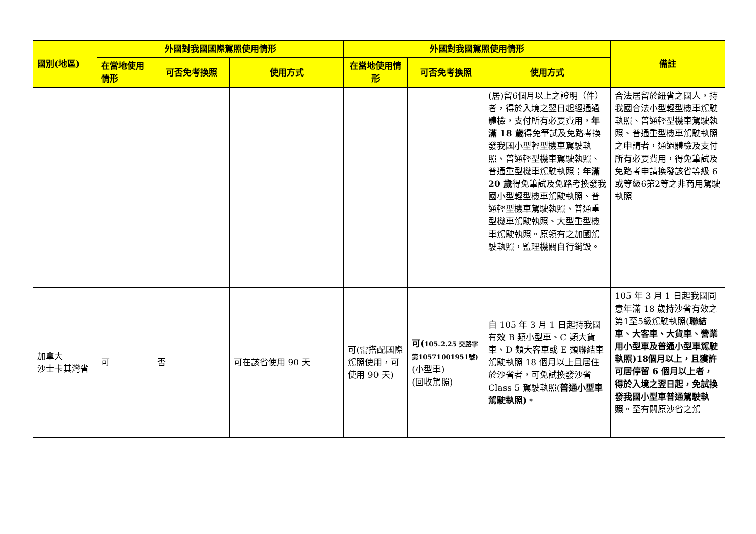| 國別(地區) | 外國對我國國際駕照使用情形 | | | 外國對我國駕照使用情形 | | | 備註 |
| --- | --- | --- | --- | --- | --- | --- | --- |
| | 在當地使用情形 | 可否免考換照 | 使用方式 | 在當地使用情形 | 可否免考換照 | 使用方式 | |
| | | | | | | (居)留6個月以上之證明（件）者，得於入境之翌日起經通過體檢，支付所有必要費用， 年滿 18 歲 得免筆試及免路考換發我國小型輕型機車駕駛執照、普通輕型機車駕駛執照、普通重型機車駕駛執照； 年滿 20 歲 得免筆試及免路考換發我國小型輕型機車駕駛執照、普通輕型機車駕駛執照、普通重型機車駕駛執照、大型重型機車駕駛執照。原領有之加國駕駛執照，監理機關自行銷毀。 | 合法居留於紐省之國人，持我國合法小型輕型機車駕駛執照、普通輕型機車駕駛執照、普通重型機車駕駛執照之申請者，通過體檢及支付所有必要費用，得免筆試及免路考申請換發該省等級 6 或等級6第2等之非商用駕駛執照 |
| 加拿大 沙士卡其灣省 | 可 | 否 | 可在該省使用 90 天 | 可(需搭配國際駕照使用，可使用 90 天) | 可( 105.2.25 交路字第10571001951號) (小型車) (回收駕照) | 自 105 年 3 月 1 日起持我國有效 B 類小型車、C 類大貨車、D 類大客車或 E 類聯結車駕駛執照 18 個月以上且居住於沙省者，可免試換發沙省 Class 5 駕駛執照( 普通小型車駕駛執照)。 | 105 年 3 月 1 日起我國同意年滿 18 歲持沙省有效之第1至5級駕駛執照( 聯結車、大客車、大貨車、營業用小型車及普通小型車駕駛執照)18個月以上，且獲許可居停留 6 個月以上者，得於入境之翌日起，免試換發我國小型車普通駕駛執照 。至有關原沙省之駕 |